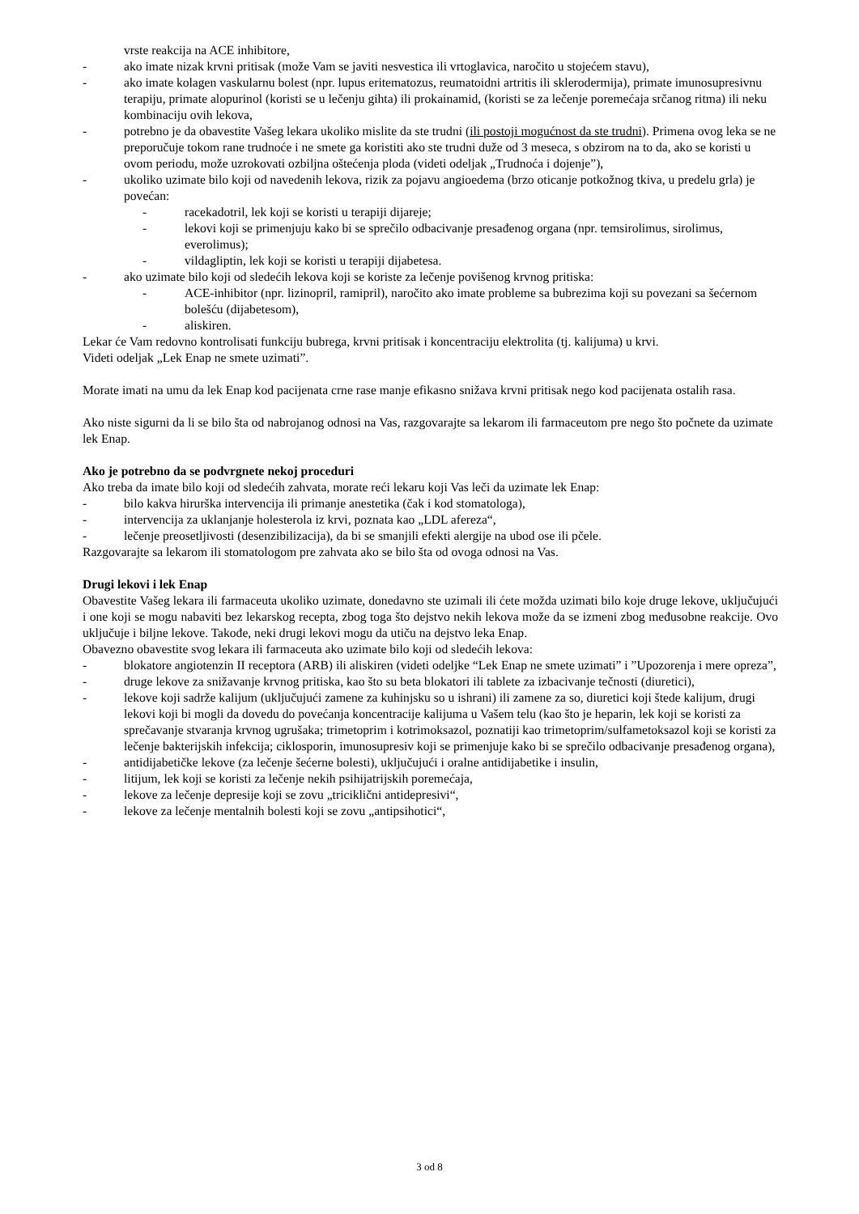vrste reakcija na ACE inhibitore,
- ako imate nizak krvni pritisak (može Vam se javiti nesvestica ili vrtoglavica, naročito u stojećem stavu),
- ako imate kolagen vaskularnu bolest (npr. lupus eritematozus, reumatoidni artritis ili sklerodermija), primate imunosupresivnu terapiju, primate alopurinol (koristi se u lečenju gihta) ili prokainamid, (koristi se za lečenje poremećaja srčanog ritma) ili neku kombinaciju ovih lekova,
- potrebno je da obavestite Vašeg lekara ukoliko mislite da ste trudni (ili postoji mogućnost da ste trudni). Primena ovog leka se ne preporučuje tokom rane trudnoće i ne smete ga koristiti ako ste trudni duže od 3 meseca, s obzirom na to da, ako se koristi u ovom periodu, može uzrokovati ozbiljna oštećenja ploda (videti odeljak „Trudnoća i dojenje”),
- ukoliko uzimate bilo koji od navedenih lekova, rizik za pojavu angioedema (brzo oticanje potkožnog tkiva, u predelu grla) je povećan:
- racekadotril, lek koji se koristi u terapiji dijareje;
- lekovi koji se primenjuju kako bi se sprečilo odbacivanje presađenog organa (npr. temsirolimus, sirolimus, everolimus);
- vildagliptin, lek koji se koristi u terapiji dijabetesa.
- ako uzimate bilo koji od sledećih lekova koji se koriste za lečenje povišenog krvnog pritiska:
- ACE-inhibitor (npr. lizinopril, ramipril), naročito ako imate probleme sa bubrezima koji su povezani sa šećernom bolešću (dijabetesom),
- aliskiren.
Lekar će Vam redovno kontrolisati funkciju bubrega, krvni pritisak i koncentraciju elektrolita (tj. kalijuma) u krvi.
Videti odeljak „Lek Enap ne smete uzimati”.
Morate imati na umu da lek Enap kod pacijenata crne rase manje efikasno snižava krvni pritisak nego kod pacijenata ostalih rasa.
Ako niste sigurni da li se bilo šta od nabrojanog odnosi na Vas, razgovarajte sa lekarom ili farmaceutom pre nego što počnete da uzimate lek Enap.
Ako je potrebno da se podvrgnete nekoj proceduri
Ako treba da imate bilo koji od sledećih zahvata, morate reći lekaru koji Vas leči da uzimate lek Enap:
- bilo kakva hirurška intervencija ili primanje anestetika (čak i kod stomatologa),
- intervencija za uklanjanje holesterola iz krvi, poznata kao „LDL afereza“,
- lečenje preosetljivosti (desenzibilizacija), da bi se smanjili efekti alergije na ubod ose ili pčele.
Razgovarajte sa lekarom ili stomatologom pre zahvata ako se bilo šta od ovoga odnosi na Vas.
Drugi lekovi i lek Enap
Obavestite Vašeg lekara ili farmaceuta ukoliko uzimate, donedavno ste uzimali ili ćete možda uzimati bilo koje druge lekove, uključujući i one koji se mogu nabaviti bez lekarskog recepta, zbog toga što dejstvo nekih lekova može da se izmeni zbog međusobne reakcije. Ovo uključuje i biljne lekove. Takođe, neki drugi lekovi mogu da utiču na dejstvo leka Enap.
Obavezno obavestite svog lekara ili farmaceuta ako uzimate bilo koji od sledećih lekova:
- blokatore angiotenzin II receptora (ARB) ili aliskiren (videti odeljke “Lek Enap ne smete uzimati” i ”Upozorenja i mere opreza”,
- druge lekove za snižavanje krvnog pritiska, kao što su beta blokatori ili tablete za izbacivanje tečnosti (diuretici),
- lekove koji sadrže kalijum (uključujući zamene za kuhinjsku so u ishrani) ili zamene za so, diuretici koji štede kalijum, drugi lekovi koji bi mogli da dovedu do povećanja koncentracije kalijuma u Vašem telu (kao što je heparin, lek koji se koristi za sprečavanje stvaranja krvnog ugrušaka; trimetoprim i kotrimoksazol, poznatiji kao trimetoprim/sulfametoksazol koji se koristi za lečenje bakterijskih infekcija; ciklosporin, imunosupresiv koji se primenjuje kako bi se sprečilo odbacivanje presađenog organa),
- antidijabetičke lekove (za lečenje šećerne bolesti), uključujući i oralne antidijabetike i insulin,
- litijum, lek koji se koristi za lečenje nekih psihijatrijskih poremećaja,
- lekove za lečenje depresije koji se zovu „triciklični antidepresivi“,
- lekove za lečenje mentalnih bolesti koji se zovu „antipsihotici“,
3 od 8